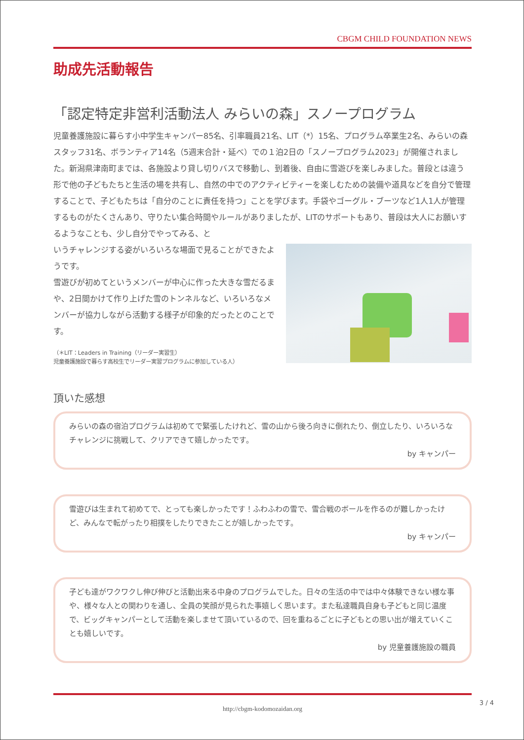CBGM CHILD FOUNDATION NEWS
助成先活動報告
「認定特定非営利活動法人 みらいの森」スノープログラム
児童養護施設に暮らす小中学生キャンパー85名、引率職員21名、LIT（*）15名、プログラム卒業生2名、みらいの森スタッフ31名、ボランティア14名（5週末合計・延べ）での１泊2日の「スノープログラム2023」が開催されました。新潟県津南町までは、各施設より貸し切りバスで移動し、到着後、自由に雪遊びを楽しみました。普段とは違う形で他の子どもたちと生活の場を共有し、自然の中でのアクティビティーを楽しむための装備や道具などを自分で管理することで、子どもたちは「自分のことに責任を持つ」ことを学びます。手袋やゴーグル・ブーツなど1人1人が管理するものがたくさんあり、守りたい集合時間やルールがありましたが、LITのサポートもあり、普段は大人にお願いするようなことも、少し自分でやってみる、と
いうチャレンジする姿がいろいろな場面で見ることができたようです。
雪遊びが初めてというメンバーが中心に作った大きな雪だるまや、2日間かけて作り上げた雪のトンネルなど、いろいろなメンバーが協力しながら活動する様子が印象的だったとのことです。
（＊LIT：Leaders in Training（リーダー実習生）
児童養護施設で暮らす高校生でリーダー実習プログラムに参加している人）
頂いた感想
みらいの森の宿泊プログラムは初めてで緊張したけれど、雪の山から後ろ向きに倒れたり、倒立したり、いろいろなチャレンジに挑戦して、クリアできて嬉しかったです。
by キャンパー
雪遊びは生まれて初めてで、とっても楽しかったです！ふわふわの雪で、雪合戦のボールを作るのが難しかったけど、みんなで転がったり相撲をしたりできたことが嬉しかったです。
by キャンパー
子ども達がワクワクし伸び伸びと活動出来る中身のプログラムでした。日々の生活の中では中々体験できない様な事や、様々な人との関わりを通し、全員の笑顔が見られた事嬉しく思います。また私達職員自身も子どもと同じ温度で、ビッグキャンパーとして活動を楽しませて頂いているので、回を重ねるごとに子どもとの思い出が増えていくことも嬉しいです。
by 児童養護施設の職員
http://cbgm-kodomozaidan.org
3 / 4